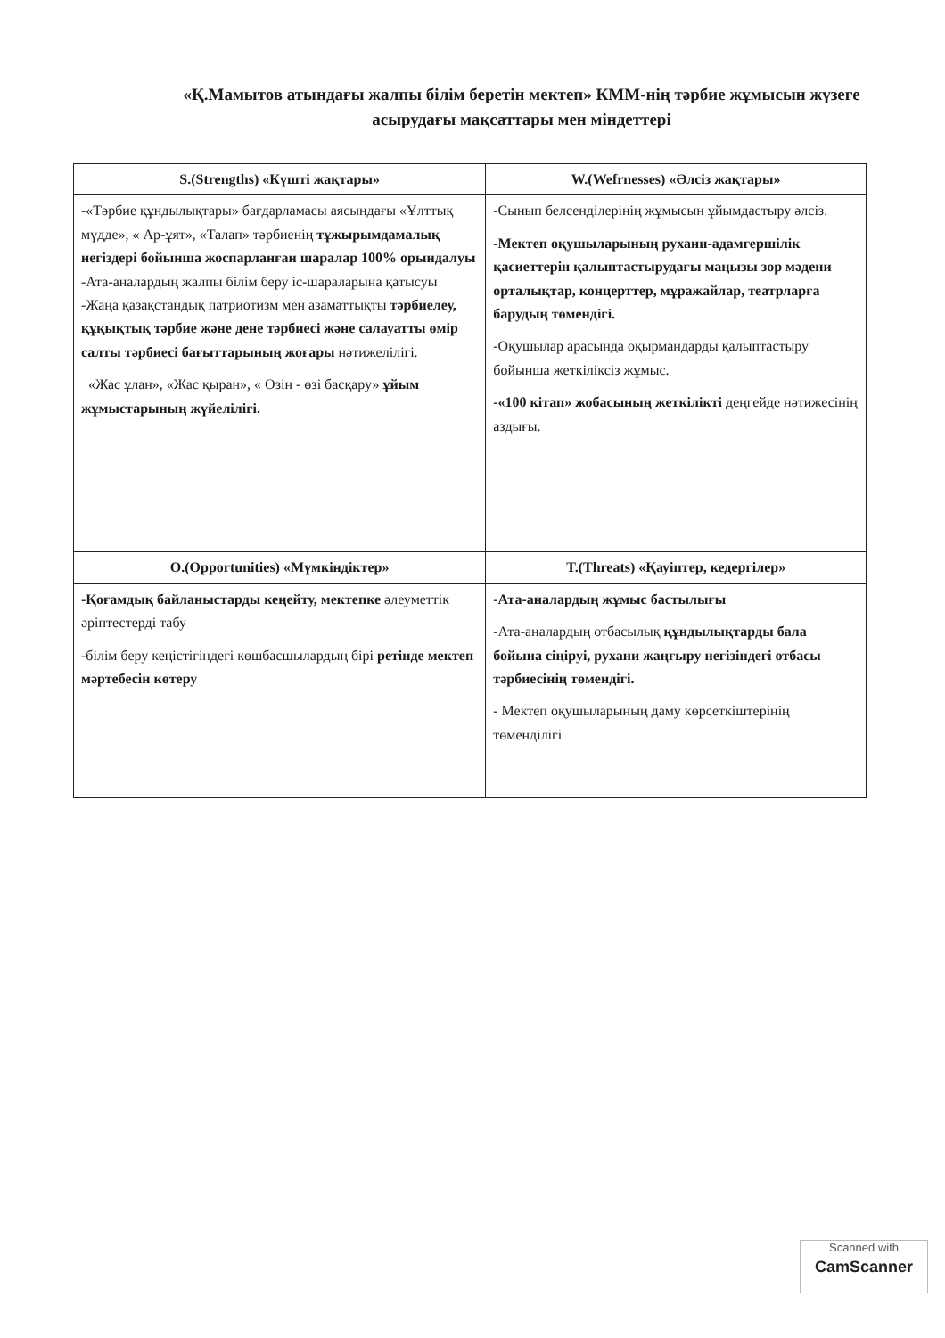«Қ.Мамытов атындағы жалпы білім беретін мектеп» КММ-нің тәрбие жұмысын жүзеге асырудағы мақсаттары мен міндеттері
| S.(Strengths) «Күшті жақтары» | W.(Wefrnesses) «Әлсіз жақтары» |
| --- | --- |
| -«Тәрбие құндылықтары» бағдарламасы аясындағы «Ұлттық мүдде», « Ар-ұят», «Талап» тәрбиенің тұжырымдамалық негіздері бойынша жоспарланған шаралар 100% орындалуы -Ата-аналардың жалпы білім беру іс-шараларына қатысуы -Жаңа қазақстандық патриотизм мен азаматтықты тәрбиелеу, құқықтық тәрбие және дене тәрбиесі және салауатты өмір салты тәрбиесі бағыттарының жоғары нәтижелілігі. «Жас ұлан», «Жас қыран», « Өзін - өзі басқару» ұйым жұмыстарының жүйелілігі. | -Сынып белсенділерінің жұмысын ұйымдастыру әлсіз. -Мектеп оқушыларының рухани-адамгершілік қасиеттерін қалыптастырудағы маңызы зор мәдени орталықтар, концерттер, мұражайлар, театрларға барудың төмендігі. -Оқушылар арасында оқырмандарды қалыптастыру бойынша жеткіліксіз жұмыс. -«100 кітап» жобасының жеткілікті деңгейде нәтижесінің аздығы. |
| O.(Opportunities) «Мүмкіндіктер» | T.(Threats) «Қауіптер, кедергілер» |
| -Қоғамдық байланыстарды кеңейту, мектепке әлеуметтік әріптестерді табу -білім беру кеңістігіндегі көшбасшылардың бірі ретінде мектеп мәртебесін көтеру | -Ата-аналардың жұмыс бастылығы -Ата-аналардың отбасылық құндылықтарды бала бойына сіңіруі, рухани жаңғыру негізіндегі отбасы тәрбиесінің төмендігі. - Мектеп оқушыларының даму көрсеткіштерінің төменділігі |
Scanned with
CamScanner